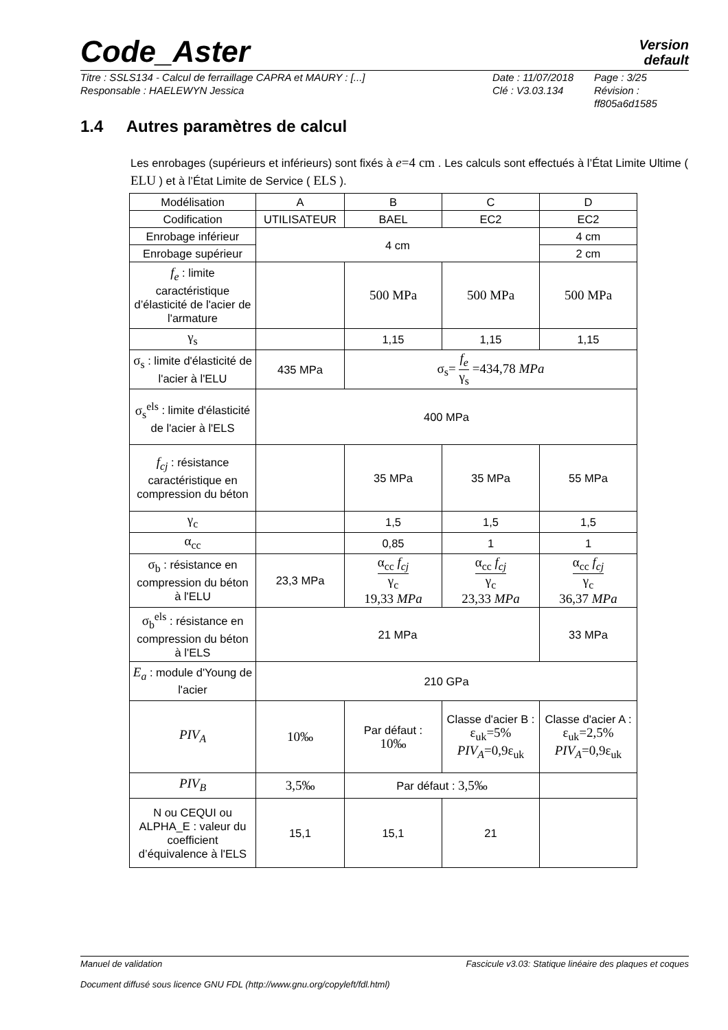Code_Aster
Version
default
Titre : SSLS134 - Calcul de ferraillage CAPRA et MAURY : [...]
Responsable : HAELEWYN Jessica
Date : 11/07/2018
Clé : V3.03.134
Page : 3/25
Révision :
ff805a6d1585
1.4 Autres paramètres de calcul
Les enrobages (supérieurs et inférieurs) sont fixés à e=4 cm . Les calculs sont effectués à l’État Limite Ultime ( ELU ) et à l’État Limite de Service ( ELS ).
| Modélisation | A | B | C | D |
| Codification | UTILISATEUR | BAEL | EC2 | EC2 |
| Enrobage inférieur | 4 cm | | | 4 cm |
| Enrobage supérieur | | | | 2 cm |
| f<sub>e</sub> : limite caractéristique d’élasticité de l'acier de l'armature | | 500 MPa | 500 MPa | 500 MPa |
| γ<sub>s</sub> | | 1,15 | 1,15 | 1,15 |
| σ<sub>s</sub> : limite d'élasticité de l'acier à l'ELU | 435 MPa | σ<sub>s</sub>= f<sub>e</sub> γ<sub>s</sub> =434,78 MPa | | |
| σ<sub>s</sub><sup>els</sup> : limite d'élasticité de l'acier à l'ELS | 400 MPa | | | |
| f<sub>cj</sub> : résistance caractéristique en compression du béton | | 35 MPa | 35 MPa | 55 MPa |
| γ<sub>c</sub> | | 1,5 | 1,5 | 1,5 |
| α<sub>cc</sub> | | 0,85 | 1 | 1 |
| σ<sub>b</sub> : résistance en compression du béton à l'ELU | 23,3 MPa | α<sub>cc</sub> f<sub>cj</sub> γ<sub>c</sub> 19,33 MPa | α<sub>cc</sub> f<sub>cj</sub> γ<sub>c</sub> 23,33 MPa | α<sub>cc</sub> f<sub>cj</sub> γ<sub>c</sub> 36,37 MPa |
| σ<sub>b</sub><sup>els</sup> : résistance en compression du béton à l'ELS | 21 MPa | | | 33 MPa |
| E<sub>a</sub> : module d'Young de l'acier | 210 GPa | | | |
| PIV<sub>A</sub> | 10‰ | Par défaut : 10‰ | Classe d'acier B : ε<sub>uk</sub>=5% PIV<sub>A</sub> =0,9ε<sub>uk</sub> | Classe d'acier A : ε<sub>uk</sub>=2,5% PIV<sub>A</sub> =0,9ε<sub>uk</sub> |
| PIV<sub>B</sub> | 3,5‰ | Par défaut : 3,5‰ | | |
| N ou CEQUI ou ALPHA_E : valeur du coefficient d’équivalence à l'ELS | 15,1 | 15,1 | 21 | |
Manuel de validation Fascicule v3.03: Statique linéaire des plaques et coques
Document diffusé sous licence GNU FDL (http://www.gnu.org/copyleft/fdl.html)